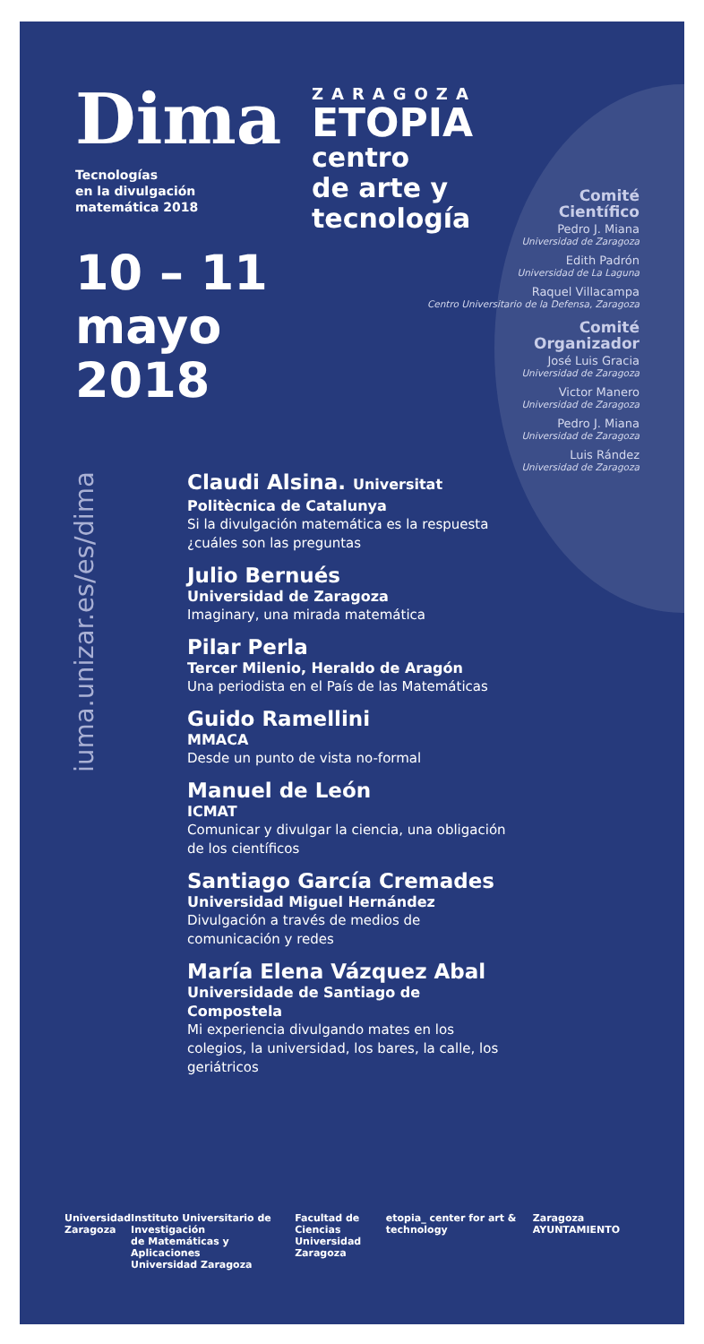Dima
Tecnologías
en la divulgación
matemática 2018
ZARAGOZA
ETOPIA
centro
de arte y
tecnología
10 – 11
mayo
2018
Comité
Científico
Pedro J. Miana
Universidad de Zaragoza
Edith Padrón
Universidad de La Laguna
Raquel Villacampa
Centro Universitario de la Defensa, Zaragoza
Comité
Organizador
José Luis Gracia
Universidad de Zaragoza
Victor Manero
Universidad de Zaragoza
Pedro J. Miana
Universidad de Zaragoza
Luis Rández
Universidad de Zaragoza
iuma.unizar.es/es/dima
Claudi Alsina. Universitat
Politècnica de Catalunya
Si la divulgación matemática es la respuesta ¿cuáles son las preguntas
Julio Bernués
Universidad de Zaragoza
Imaginary, una mirada matemática
Pilar Perla
Tercer Milenio, Heraldo de Aragón
Una periodista en el País de las Matemáticas
Guido Ramellini
MMACA
Desde un punto de vista no-formal
Manuel de León
ICMAT
Comunicar y divulgar la ciencia, una obligación de los científicos
Santiago García Cremades
Universidad Miguel Hernández
Divulgación a través de medios de comunicación y redes
María Elena Vázquez Abal
Universidade de Santiago de Compostela
Mi experiencia divulgando mates en los colegios, la universidad, los bares, la calle, los geriátricos
Universidad
Zaragoza Instituto Universitario de Investigación
de Matemáticas y Aplicaciones
Universidad Zaragoza Facultad de Ciencias
Universidad Zaragoza etopia_ center for art & technology Zaragoza AYUNTAMIENTO